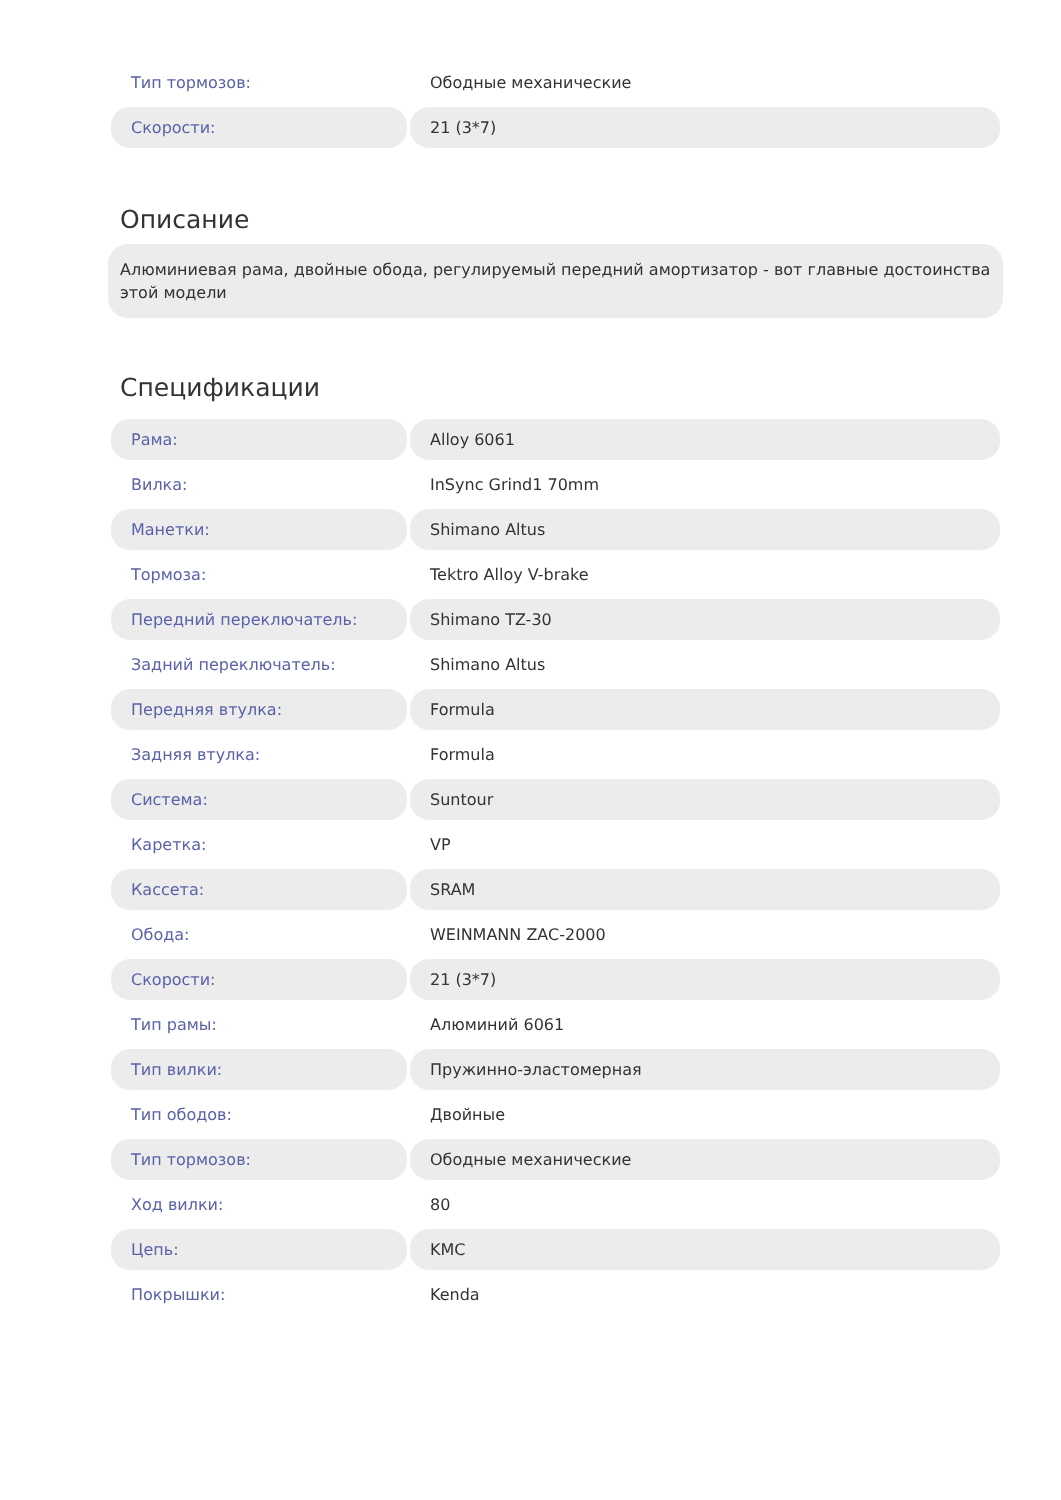| Тип тормозов: | Ободные механические |
| Скорости: | 21 (3*7) |
Описание
Алюминиевая рама, двойные обода, регулируемый передний амортизатор - вот главные достоинства этой модели
Спецификации
| Рама: | Alloy 6061 |
| Вилка: | InSync Grind1 70mm |
| Манетки: | Shimano Altus |
| Тормоза: | Tektro Alloy V-brake |
| Передний переключатель: | Shimano TZ-30 |
| Задний переключатель: | Shimano Altus |
| Передняя втулка: | Formula |
| Задняя втулка: | Formula |
| Система: | Suntour |
| Каретка: | VP |
| Кассета: | SRAM |
| Обода: | WEINMANN ZAC-2000 |
| Скорости: | 21 (3*7) |
| Тип рамы: | Алюминий 6061 |
| Тип вилки: | Пружинно-эластомерная |
| Тип ободов: | Двойные |
| Тип тормозов: | Ободные механические |
| Ход вилки: | 80 |
| Цепь: | KMC |
| Покрышки: | Kenda |